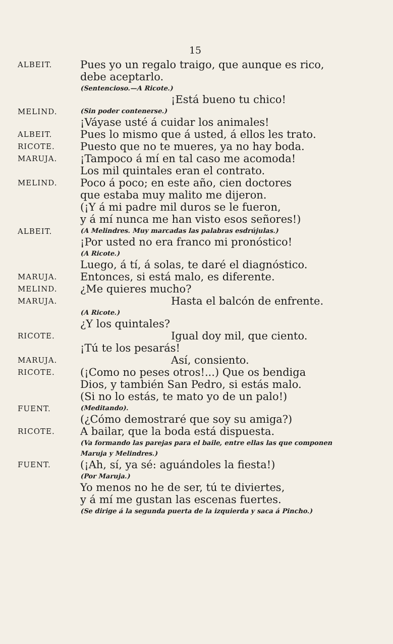15
ALBEIT.
Pues yo un regalo traigo, que aunque es rico,
debe aceptarlo.
(Sentencioso.—A Ricote.)
¡Está bueno tu chico!
MELIND.
(Sin poder contenerse.)
¡Váyase usté á cuidar los animales!
ALBEIT.
Pues lo mismo que á usted, á ellos les trato.
RICOTE.
Puesto que no te mueres, ya no hay boda.
MARUJA.
¡Tampoco á mí en tal caso me acomoda!
Los mil quintales eran el contrato.
MELIND.
Poco á poco; en este año, cien doctores
que estaba muy malito me dijeron.
(¡Y á mi padre mil duros se le fueron,
y á mí nunca me han visto esos señores!)
ALBEIT.
(A Melindres. Muy marcadas las palabras esdrújulas.)
¡Por usted no era franco mi pronóstico!
(A Ricote.)
Luego, á tí, á solas, te daré el diagnóstico.
MARUJA.
Entonces, si está malo, es diferente.
MELIND.
¿Me quieres mucho?
MARUJA.
Hasta el balcón de enfrente.
(A Ricote.)
¿Y los quintales?
RICOTE.
Igual doy mil, que ciento.
¡Tú te los pesarás!
MARUJA.
Así, consiento.
RICOTE.
(¡Como no peses otros!...) Que os bendiga
Dios, y también San Pedro, si estás malo.
(Si no lo estás, te mato yo de un palo!)
FUENT.
(Meditando).
(¿Cómo demostraré que soy su amiga?)
RICOTE.
A bailar, que la boda está dispuesta.
(Va formando las parejas para el baile, entre ellas las que componen Maruja y Melindres.)
FUENT.
(¡Ah, sí, ya sé: aguándoles la fiesta!)
(Por Maruja.)
Yo menos no he de ser, tú te diviertes,
y á mí me gustan las escenas fuertes.
(Se dirige á la segunda puerta de la izquierda y saca á Pincho.)